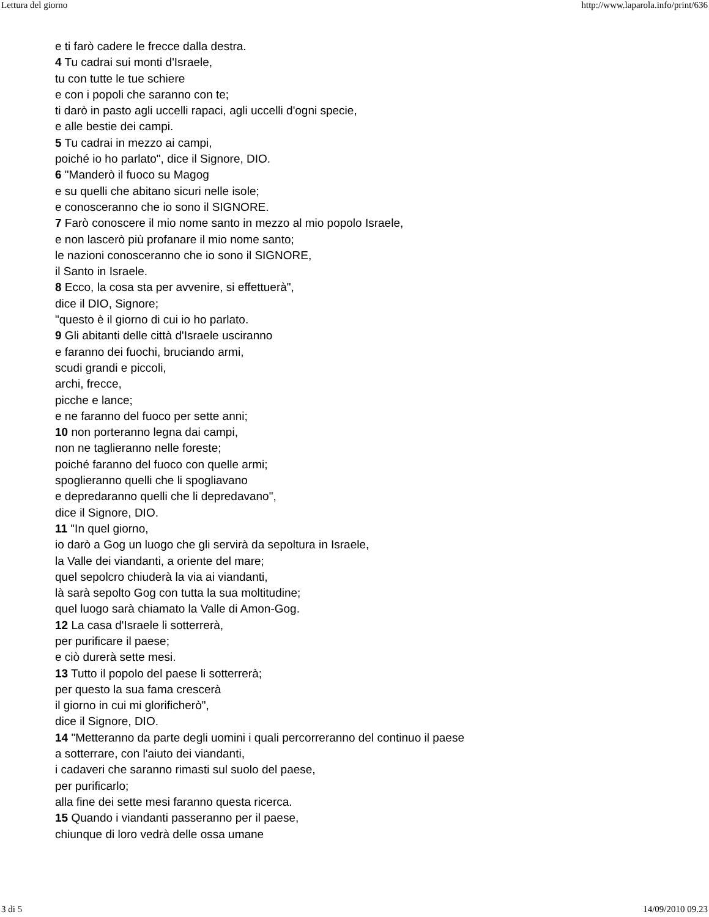Lettura del giorno http://www.laparola.info/print/636
e ti farò cadere le frecce dalla destra.
4 Tu cadrai sui monti d'Israele,
tu con tutte le tue schiere
e con i popoli che saranno con te;
ti darò in pasto agli uccelli rapaci, agli uccelli d'ogni specie,
e alle bestie dei campi.
5 Tu cadrai in mezzo ai campi,
poiché io ho parlato", dice il Signore, DIO.
6 "Manderò il fuoco su Magog
e su quelli che abitano sicuri nelle isole;
e conosceranno che io sono il SIGNORE.
7 Farò conoscere il mio nome santo in mezzo al mio popolo Israele,
e non lascerò più profanare il mio nome santo;
le nazioni conosceranno che io sono il SIGNORE,
il Santo in Israele.
8 Ecco, la cosa sta per avvenire, si effettuerà",
dice il DIO, Signore;
"questo è il giorno di cui io ho parlato.
9 Gli abitanti delle città d'Israele usciranno
e faranno dei fuochi, bruciando armi,
scudi grandi e piccoli,
archi, frecce,
picche e lance;
e ne faranno del fuoco per sette anni;
10 non porteranno legna dai campi,
non ne taglieranno nelle foreste;
poiché faranno del fuoco con quelle armi;
spoglieranno quelli che li spogliavano
e depredaranno quelli che li depredavano",
dice il Signore, DIO.
11 "In quel giorno,
io darò a Gog un luogo che gli servirà da sepoltura in Israele,
la Valle dei viandanti, a oriente del mare;
quel sepolcro chiuderà la via ai viandanti,
là sarà sepolto Gog con tutta la sua moltitudine;
quel luogo sarà chiamato la Valle di Amon-Gog.
12 La casa d'Israele li sotterrerà,
per purificare il paese;
e ciò durerà sette mesi.
13 Tutto il popolo del paese li sotterrerà;
per questo la sua fama crescerà
il giorno in cui mi glorificherò",
dice il Signore, DIO.
14 "Metteranno da parte degli uomini i quali percorreranno del continuo il paese
a sotterrare, con l'aiuto dei viandanti,
i cadaveri che saranno rimasti sul suolo del paese,
per purificarlo;
alla fine dei sette mesi faranno questa ricerca.
15 Quando i viandanti passeranno per il paese,
chiunque di loro vedrà delle ossa umane
3 di 5 14/09/2010 09.23